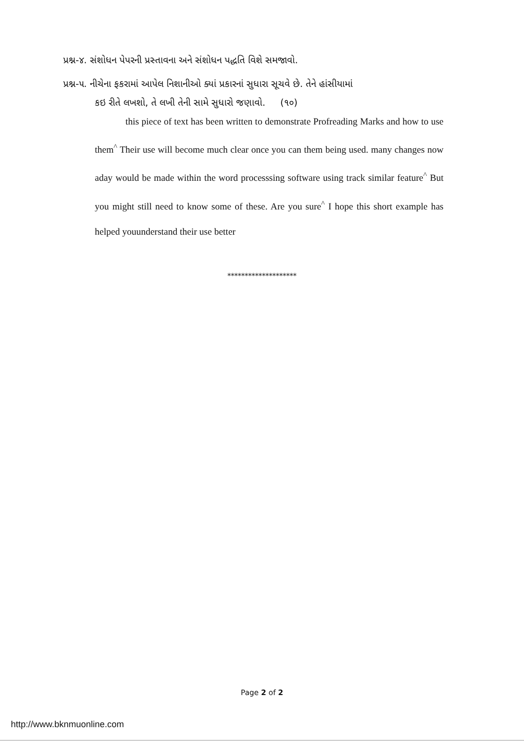પ્રશ્ન-૪. સંશોધન પેપરની પ્રસ્તાવના અને સંશોધન પદ્ધતિ વિશે સમજાવો.
પ્રશ્ન-૫. નીચેના ફકરામાં આપેલ નિશાનીઓ ક્યાં પ્રકારનાં સુધારા સૂચવે છે. તેને હાંસીયામાં
કઇ રીતે લખશો, તે લખી તેની સામે સુધારો જણાવો. (૧૦)
this piece of text has been written to demonstrate Profreading Marks and how to use them<sup>^</sup> Their use will become much clear once you can them being used. many changes now aday would be made within the word processsing software using track similar feature<sup>^</sup> But you might still need to know some of these. Are you sure<sup>^</sup> I hope this short example has helped youunderstand their use better
********************
Page 2 of 2
http://www.bknmuonline.com